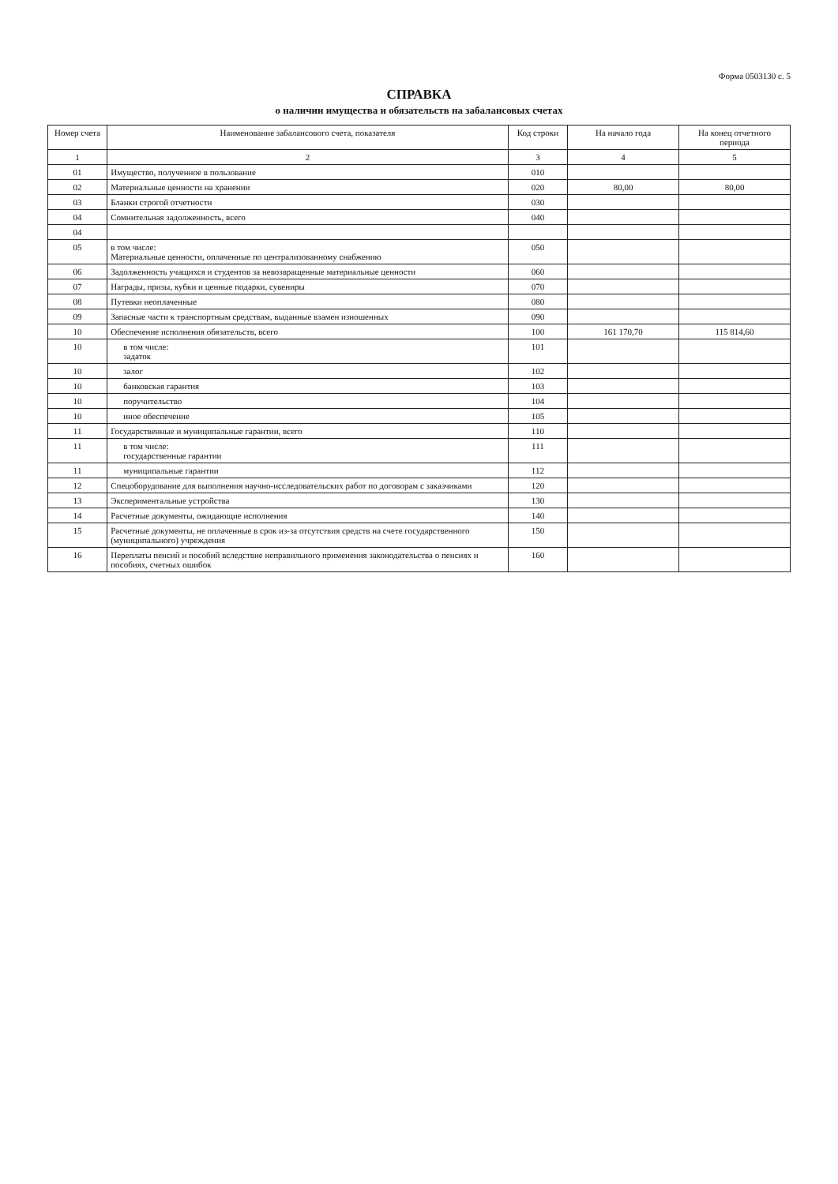Форма 0503130 с. 5
СПРАВКА
о наличии имущества и обязательств на забалансовых счетах
| Номер счета | Наименование забалансового счета, показателя | Код строки | На начало года | На конец отчетного периода |
| --- | --- | --- | --- | --- |
| 1 | 2 | 3 | 4 | 5 |
| 01 | Имущество, полученное в пользование | 010 | | |
| 02 | Материальные ценности на хранении | 020 | 80,00 | 80,00 |
| 03 | Бланки строгой отчетности | 030 | | |
| 04 | Сомнительная задолженность, всего | 040 | | |
| 04 | | | | |
| 05 | в том числе: Материальные ценности, оплаченные по централизованному снабжению | 050 | | |
| 06 | Задолженность учащихся и студентов за невозвращенные материальные ценности | 060 | | |
| 07 | Награды, призы, кубки и ценные подарки, сувениры | 070 | | |
| 08 | Путевки неоплаченные | 080 | | |
| 09 | Запасные части к транспортным средствам, выданные взамен изношенных | 090 | | |
| 10 | Обеспечение исполнения обязательств, всего | 100 | 161 170,70 | 115 814,60 |
| 10 | в том числе: задаток | 101 | | |
| 10 | залог | 102 | | |
| 10 | банковская гарантия | 103 | | |
| 10 | поручительство | 104 | | |
| 10 | иное обеспечение | 105 | | |
| 11 | Государственные и муниципальные гарантии, всего | 110 | | |
| 11 | в том числе: государственные гарантии | 111 | | |
| 11 | муниципальные гарантии | 112 | | |
| 12 | Спецоборудование для выполнения научно-исследовательских работ по договорам с заказчиками | 120 | | |
| 13 | Экспериментальные устройства | 130 | | |
| 14 | Расчетные документы, ожидающие исполнения | 140 | | |
| 15 | Расчетные документы, не оплаченные в срок из-за отсутствия средств на счете государственного (муниципального) учреждения | 150 | | |
| 16 | Переплаты пенсий и пособий вследствие неправильного применения законодательства о пенсиях и пособиях, счетных ошибок | 160 | | |